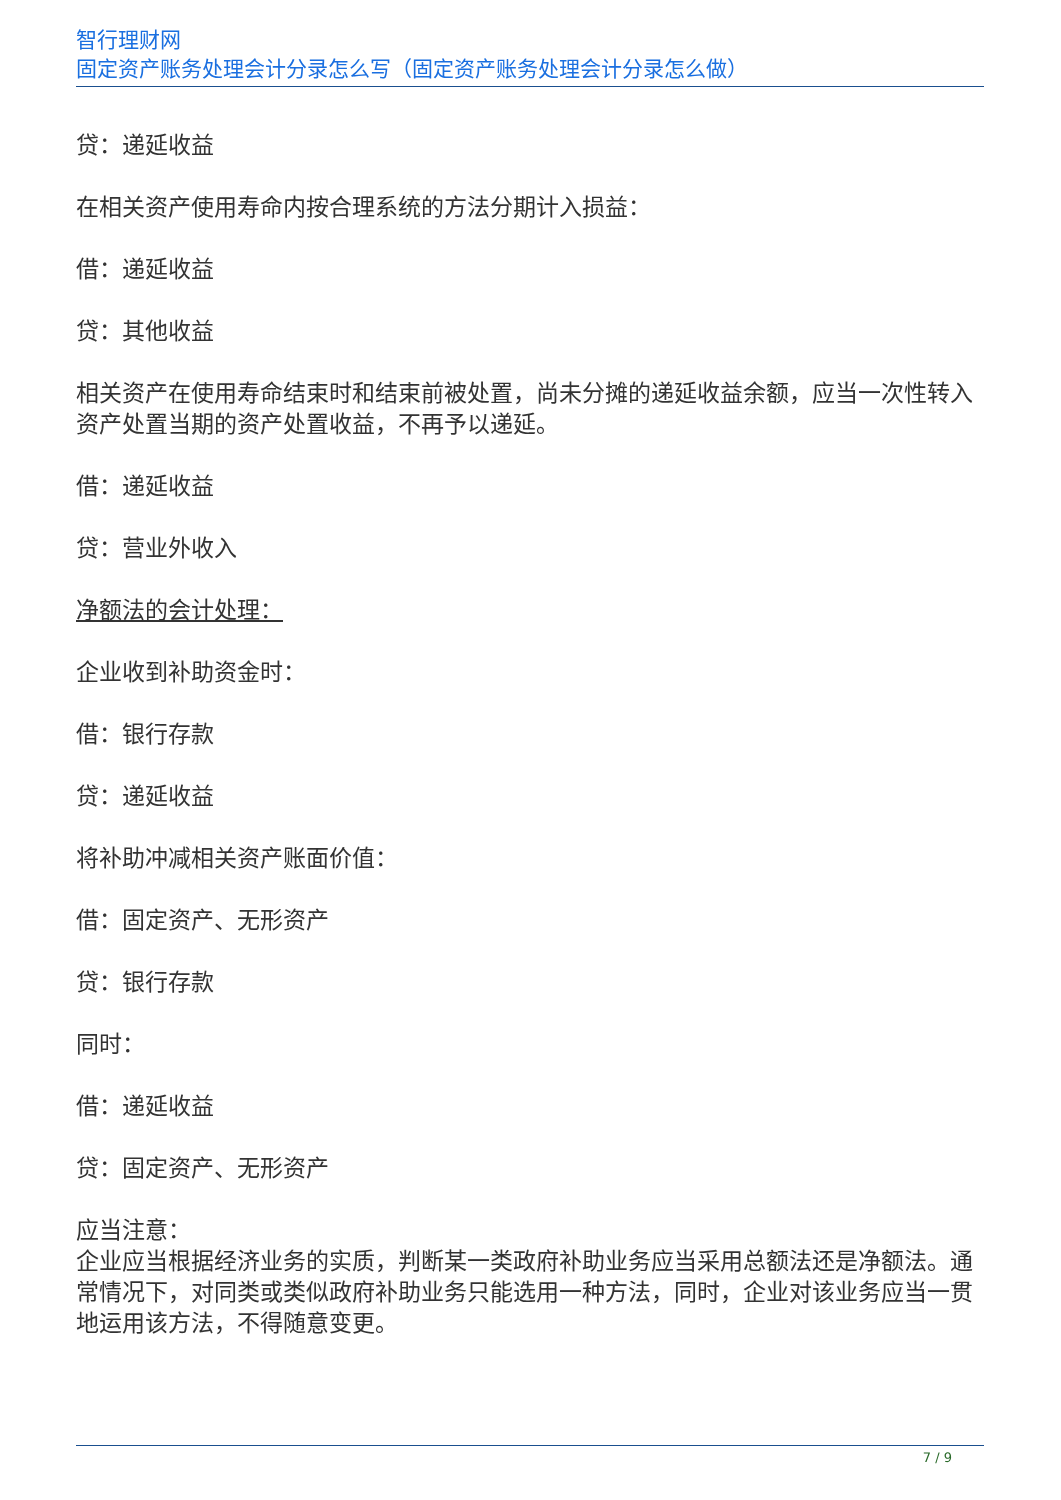智行理财网
固定资产账务处理会计分录怎么写（固定资产账务处理会计分录怎么做）
贷：递延收益
在相关资产使用寿命内按合理系统的方法分期计入损益：
借：递延收益
贷：其他收益
相关资产在使用寿命结束时和结束前被处置，尚未分摊的递延收益余额，应当一次性转入资产处置当期的资产处置收益，不再予以递延。
借：递延收益
贷：营业外收入
净额法的会计处理：
企业收到补助资金时：
借：银行存款
贷：递延收益
将补助冲减相关资产账面价值：
借：固定资产、无形资产
贷：银行存款
同时：
借：递延收益
贷：固定资产、无形资产
应当注意：
企业应当根据经济业务的实质，判断某一类政府补助业务应当采用总额法还是净额法。通常情况下，对同类或类似政府补助业务只能选用一种方法，同时，企业对该业务应当一贯地运用该方法，不得随意变更。
7 / 9